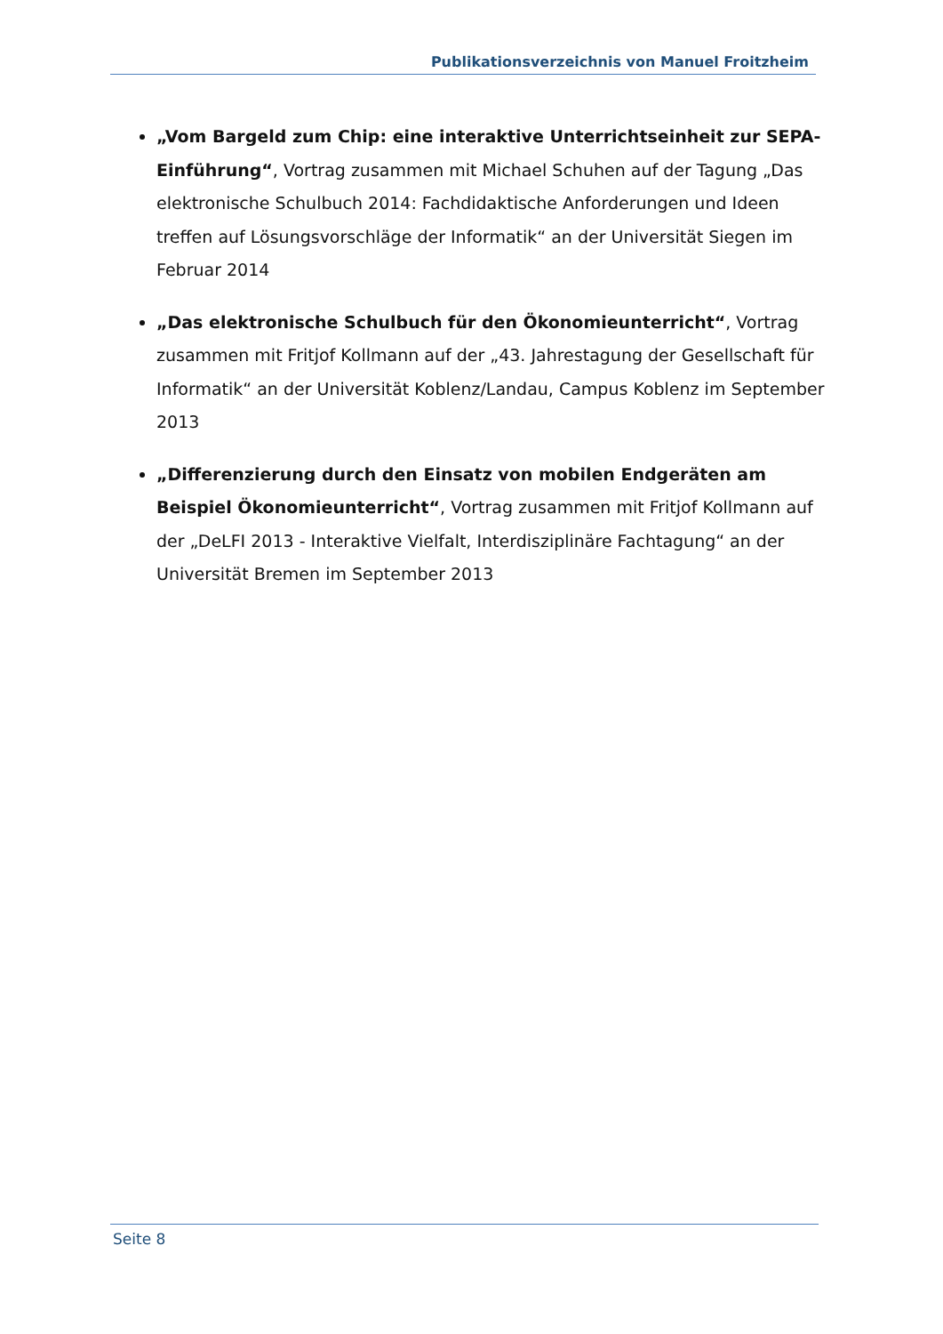Publikationsverzeichnis von Manuel Froitzheim
„Vom Bargeld zum Chip: eine interaktive Unterrichtseinheit zur SEPA-Einführung“, Vortrag zusammen mit Michael Schuhen auf der Tagung „Das elektronische Schulbuch 2014: Fachdidaktische Anforderungen und Ideen treffen auf Lösungsvorschläge der Informatik“ an der Universität Siegen im Februar 2014
„Das elektronische Schulbuch für den Ökonomieunterricht“, Vortrag zusammen mit Fritjof Kollmann auf der „43. Jahrestagung der Gesellschaft für Informatik“ an der Universität Koblenz/Landau, Campus Koblenz im September 2013
„Differenzierung durch den Einsatz von mobilen Endgeräten am Beispiel Ökonomieunterricht“, Vortrag zusammen mit Fritjof Kollmann auf der „DeLFI 2013 - Interaktive Vielfalt, Interdisziplinäre Fachtagung“ an der Universität Bremen im September 2013
Seite 8